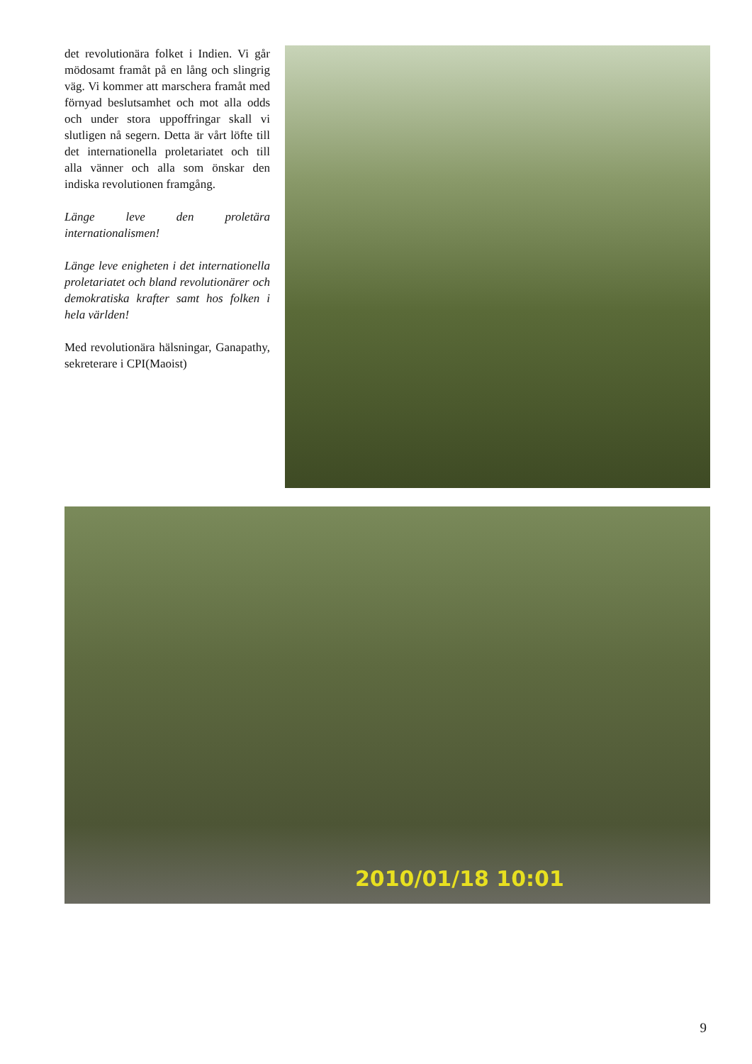det revolutionära folket i Indien. Vi går mödosamt framåt på en lång och slingrig väg. Vi kommer att marschera framåt med förnyad beslutsamhet och mot alla odds och under stora uppoffringar skall vi slutligen nå segern. Detta är vårt löfte till det internationella proletariatet och till alla vänner och alla som önskar den indiska revolutionen framgång.
Länge leve den proletära internationalismen!
Länge leve enigheten i det internationella proletariatet och bland revolutionärer och demokratiska krafter samt hos folken i hela världen!
Med revolutionära hälsningar, Ganapathy, sekreterare i CPI(Maoist)
2010/01/18 10:01
9